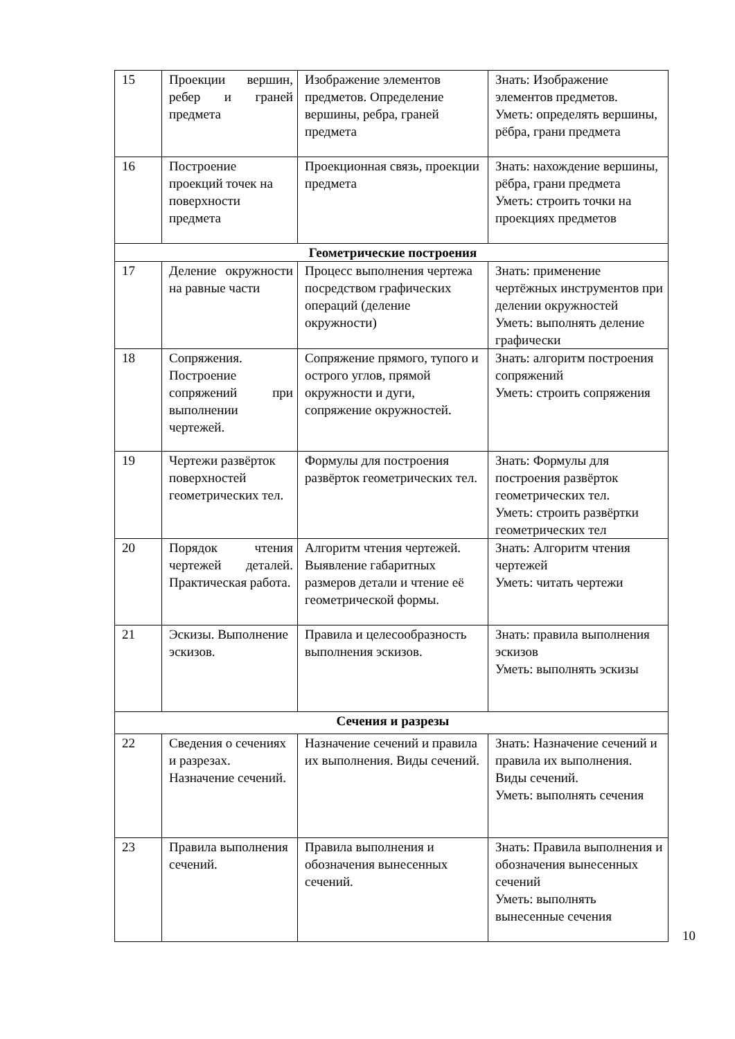| 15 | Проекции вершин, ребер и граней предмета | Изображение элементов предметов. Определение вершины, ребра, граней предмета | Знать: Изображение элементов предметов. Уметь: определять вершины, рёбра, грани предмета |
| 16 | Построение проекций точек на поверхности предмета | Проекционная связь, проекции предмета | Знать: нахождение вершины, рёбра, грани предмета Уметь: строить точки на проекциях предметов |
| Геометрические построения | | | |
| 17 | Деление окружности на равные части | Процесс выполнения чертежа посредством графических операций (деление окружности) | Знать: применение чертёжных инструментов при делении окружностей Уметь: выполнять деление графически |
| 18 | Сопряжения. Построение сопряжений при выполнении чертежей. | Сопряжение прямого, тупого и острого углов, прямой окружности и дуги, сопряжение окружностей. | Знать: алгоритм построения сопряжений Уметь: строить сопряжения |
| 19 | Чертежи развёрток поверхностей геометрических тел. | Формулы для построения развёрток геометрических тел. | Знать: Формулы для построения развёрток геометрических тел. Уметь: строить развёртки геометрических тел |
| 20 | Порядок чтения чертежей деталей. Практическая работа. | Алгоритм чтения чертежей. Выявление габаритных размеров детали и чтение её геометрической формы. | Знать: Алгоритм чтения чертежей Уметь: читать чертежи |
| 21 | Эскизы. Выполнение эскизов. | Правила и целесообразность выполнения эскизов. | Знать: правила выполнения эскизов Уметь: выполнять эскизы |
| Сечения и разрезы | | | |
| 22 | Сведения о сечениях и разрезах. Назначение сечений. | Назначение сечений и правила их выполнения. Виды сечений. | Знать: Назначение сечений и правила их выполнения. Виды сечений. Уметь: выполнять сечения |
| 23 | Правила выполнения сечений. | Правила выполнения и обозначения вынесенных сечений. | Знать: Правила выполнения и обозначения вынесенных сечений Уметь: выполнять вынесенные сечения |
10